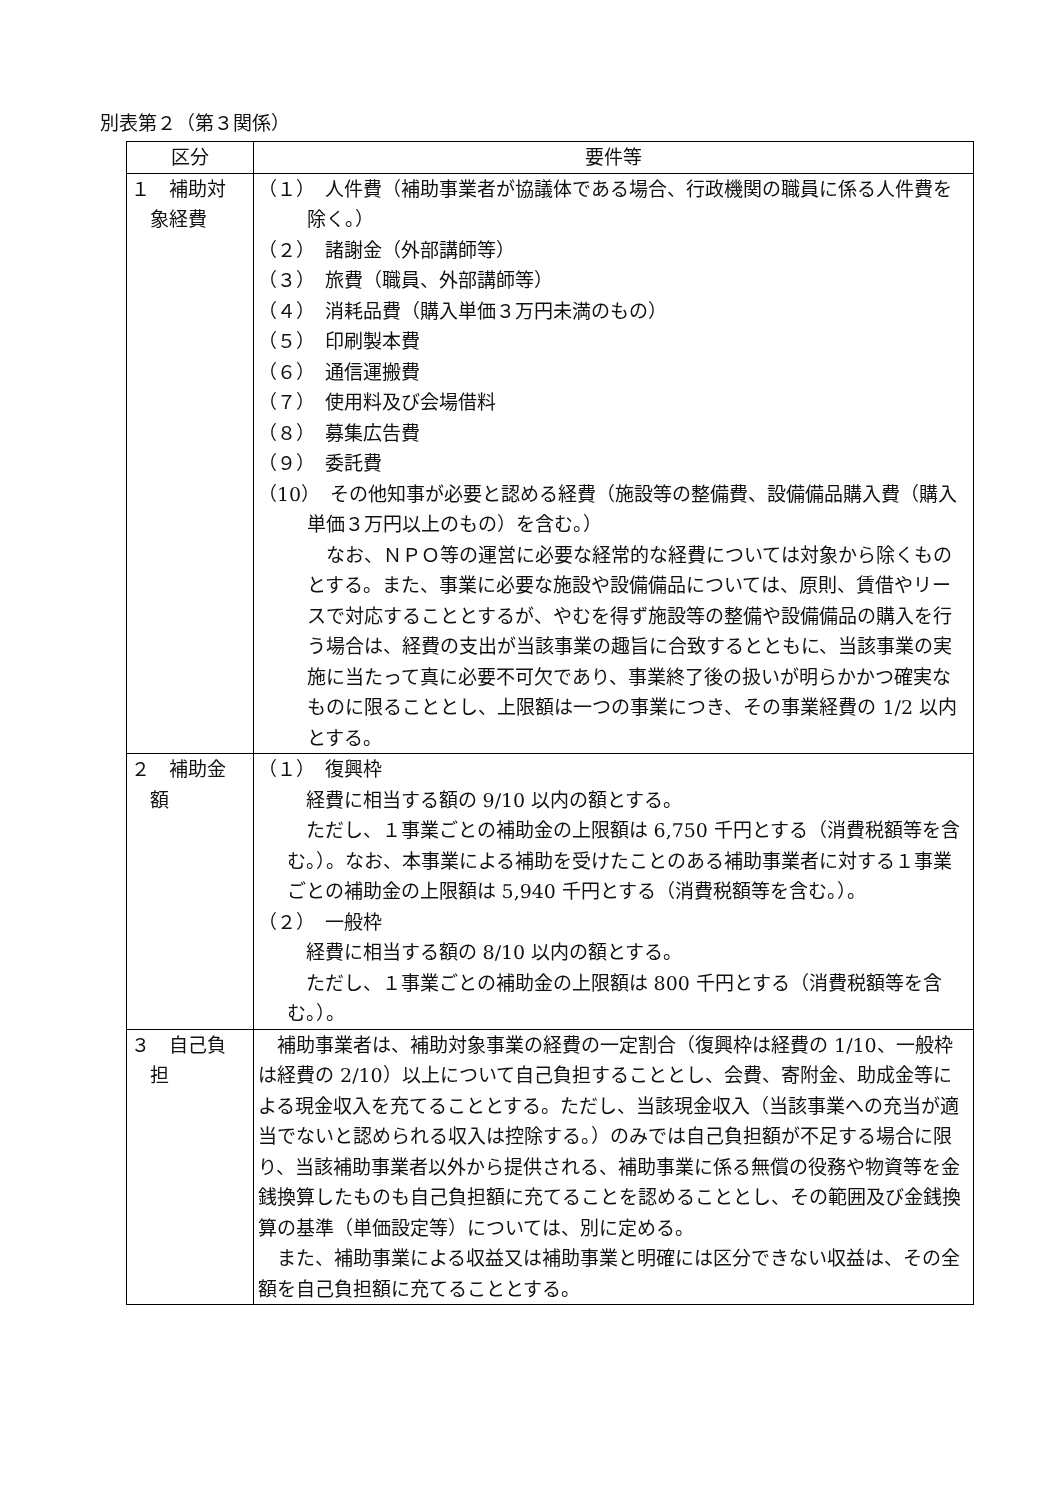別表第２（第３関係）
| 区分 | 要件等 |
| --- | --- |
| １ 補助対 象経費 | （１） 人件費（補助事業者が協議体である場合、行政機関の職員に係る人件費を除く。） （２） 諸謝金（外部講師等） （３） 旅費（職員、外部講師等） （４） 消耗品費（購入単価３万円未満のもの） （５） 印刷製本費 （６） 通信運搬費 （７） 使用料及び会場借料 （８） 募集広告費 （９） 委託費 （10） その他知事が必要と認める経費（施設等の整備費、設備備品購入費（購入単価３万円以上のもの）を含む。） なお、ＮＰＯ等の運営に必要な経常的な経費については対象から除くものとする。また、事業に必要な施設や設備備品については、原則、賃借やリースで対応することとするが、やむを得ず施設等の整備や設備備品の購入を行う場合は、経費の支出が当該事業の趣旨に合致するとともに、当該事業の実施に当たって真に必要不可欠であり、事業終了後の扱いが明らかかつ確実なものに限ることとし、上限額は一つの事業につき、その事業経費の 1/2 以内とする。 |
| ２ 補助金 額 | （１） 復興枠 経費に相当する額の 9/10 以内の額とする。 ただし、１事業ごとの補助金の上限額は 6,750 千円とする（消費税額等を含む。）。なお、本事業による補助を受けたことのある補助事業者に対する１事業ごとの補助金の上限額は 5,940 千円とする（消費税額等を含む。）。 （２） 一般枠 経費に相当する額の 8/10 以内の額とする。 ただし、１事業ごとの補助金の上限額は 800 千円とする（消費税額等を含む。）。 |
| ３ 自己負 担 | 補助事業者は、補助対象事業の経費の一定割合（復興枠は経費の 1/10、一般枠は経費の 2/10）以上について自己負担することとし、会費、寄附金、助成金等による現金収入を充てることとする。ただし、当該現金収入（当該事業への充当が適当でないと認められる収入は控除する。）のみでは自己負担額が不足する場合に限り、当該補助事業者以外から提供される、補助事業に係る無償の役務や物資等を金銭換算したものも自己負担額に充てることを認めることとし、その範囲及び金銭換算の基準（単価設定等）については、別に定める。 また、補助事業による収益又は補助事業と明確には区分できない収益は、その全額を自己負担額に充てることとする。 |